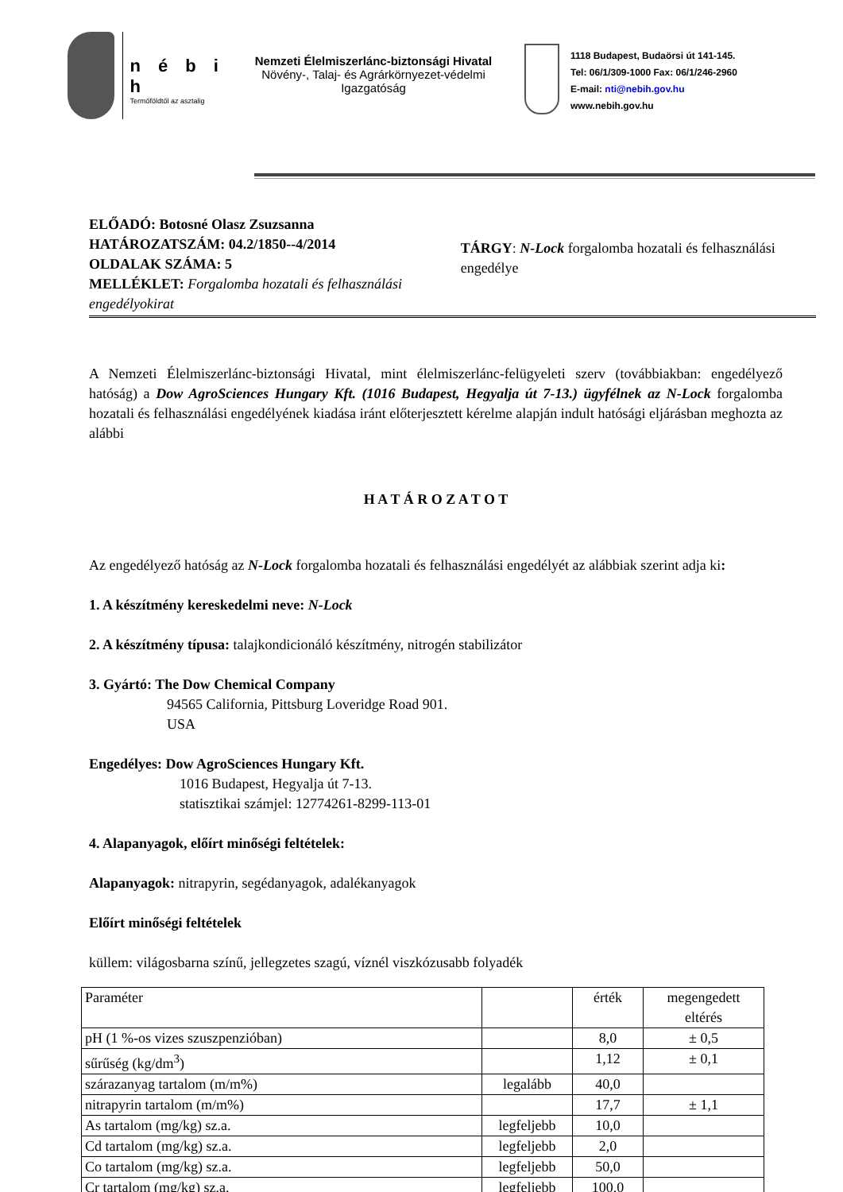n é b i h
Termőföldtől az asztalig
Nemzeti Élelmiszerlánc-biztonsági Hivatal
Növény-, Talaj- és Agrárkörnyezet-védelmi Igazgatóság
1118 Budapest, Budaörsi út 141-145.
Tel: 06/1/309-1000 Fax: 06/1/246-2960
E-mail: nti@nebih.gov.hu
www.nebih.gov.hu
ELŐADÓ: Botosné Olasz Zsuzsanna
HATÁROZATSZÁM: 04.2/1850--4/2014
OLDALAK SZÁMA: 5
MELLÉKLET: Forgalomba hozatali és felhasználási engedélyokirat
TÁRGY: N-Lock forgalomba hozatali és felhasználási engedélye
A Nemzeti Élelmiszerlánc-biztonsági Hivatal, mint élelmiszerlánc-felügyeleti szerv (továbbiakban: engedélyező hatóság) a Dow AgroSciences Hungary Kft. (1016 Budapest, Hegyalja út 7-13.) ügyfélnek az N-Lock forgalomba hozatali és felhasználási engedélyének kiadása iránt előterjesztett kérelme alapján indult hatósági eljárásban meghozta az alábbi
H A T Á R O Z A T O T
Az engedélyező hatóság az N-Lock forgalomba hozatali és felhasználási engedélyét az alábbiak szerint adja ki:
1. A készítmény kereskedelmi neve: N-Lock
2. A készítmény típusa: talajkondicionáló készítmény, nitrogén stabilizátor
3. Gyártó: The Dow Chemical Company
94565 California, Pittsburg Loveridge Road 901.
USA
Engedélyes: Dow AgroSciences Hungary Kft.
1016 Budapest, Hegyalja út 7-13.
statisztikai számjel: 12774261-8299-113-01
4. Alapanyagok, előírt minőségi feltételek:
Alapanyagok: nitrapyrin, segédanyagok, adalékanyagok
Előírt minőségi feltételek
küllem: világosbarna színű, jellegzetes szagú, víznél viszkózusabb folyadék
| Paraméter | | érték | megengedett eltérés |
| pH (1 %-os vizes szuszpenzióban) | | 8,0 | ± 0,5 |
| sűrűség (kg/dm<sup>3</sup>) | | 1,12 | ± 0,1 |
| szárazanyag tartalom (m/m%) | legalább | 40,0 | |
| nitrapyrin tartalom (m/m%) | | 17,7 | ± 1,1 |
| As tartalom (mg/kg) sz.a. | legfeljebb | 10,0 | |
| Cd tartalom (mg/kg) sz.a. | legfeljebb | 2,0 | |
| Co tartalom (mg/kg) sz.a. | legfeljebb | 50,0 | |
| Cr tartalom (mg/kg) sz.a. | legfeljebb | 100,0 | |